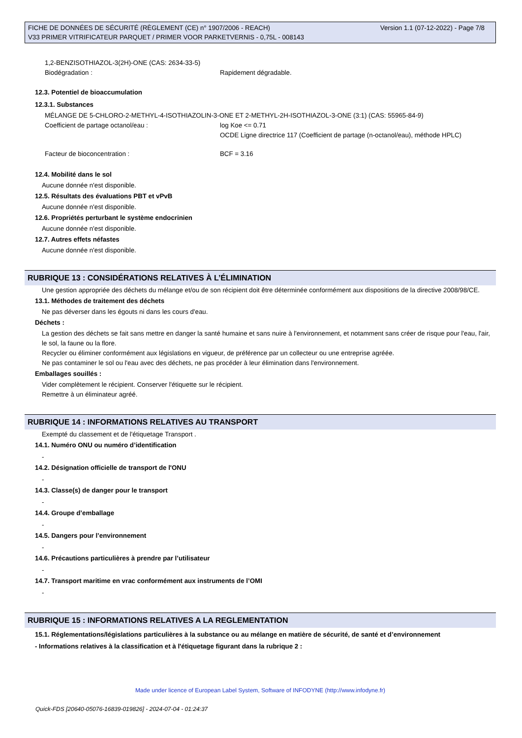Version 1.1 (07-12-2022) - Page 7/8 FICHE DE DONNÉES DE SÉCURITÉ (RÈGLEMENT (CE) n° 1907/2006 - REACH)
V33 PRIMER VITRIFICATEUR PARQUET / PRIMER VOOR PARKETVERNIS - 0,75L - 008143
1,2-BENZISOTHIAZOL-3(2H)-ONE (CAS: 2634-33-5)
Biodégradation : Rapidement dégradable.
12.3. Potentiel de bioaccumulation
12.3.1. Substances
MÉLANGE DE 5-CHLORO-2-METHYL-4-ISOTHIAZOLIN-3-ONE ET 2-METHYL-2H-ISOTHIAZOL-3-ONE (3:1) (CAS: 55965-84-9)
Coefficient de partage octanol/eau : log Koe <= 0.71
OCDE Ligne directrice 117 (Coefficient de partage (n-octanol/eau), méthode HPLC)
Facteur de bioconcentration : BCF = 3.16
12.4. Mobilité dans le sol
Aucune donnée n'est disponible.
12.5. Résultats des évaluations PBT et vPvB
Aucune donnée n'est disponible.
12.6. Propriétés perturbant le système endocrinien
Aucune donnée n'est disponible.
12.7. Autres effets néfastes
Aucune donnée n'est disponible.
RUBRIQUE 13 : CONSIDÉRATIONS RELATIVES À L’ÉLIMINATION
Une gestion appropriée des déchets du mélange et/ou de son récipient doit être déterminée conformément aux dispositions de la directive 2008/98/CE.
13.1. Méthodes de traitement des déchets
Ne pas déverser dans les égouts ni dans les cours d'eau.
Déchets :
La gestion des déchets se fait sans mettre en danger la santé humaine et sans nuire à l'environnement, et notamment sans créer de risque pour l'eau, l'air, le sol, la faune ou la flore.
Recycler ou éliminer conformément aux législations en vigueur, de préférence par un collecteur ou une entreprise agréée.
Ne pas contaminer le sol ou l'eau avec des déchets, ne pas procéder à leur élimination dans l'environnement.
Emballages souillés :
Vider complètement le récipient. Conserver l'étiquette sur le récipient.
Remettre à un éliminateur agréé.
RUBRIQUE 14 : INFORMATIONS RELATIVES AU TRANSPORT
Exempté du classement et de l'étiquetage Transport .
14.1. Numéro ONU ou numéro d’identification
-
14.2. Désignation officielle de transport de l'ONU
-
14.3. Classe(s) de danger pour le transport
-
14.4. Groupe d’emballage
-
14.5. Dangers pour l’environnement
-
14.6. Précautions particulières à prendre par l’utilisateur
-
14.7. Transport maritime en vrac conformément aux instruments de l’OMI
-
RUBRIQUE 15 : INFORMATIONS RELATIVES A LA REGLEMENTATION
15.1. Réglementations/législations particulières à la substance ou au mélange en matière de sécurité, de santé et d’environnement
- Informations relatives à la classification et à l'étiquetage figurant dans la rubrique 2 :
Made under licence of European Label System, Software of INFODYNE (http://www.infodyne.fr)
Quick-FDS [20640-05076-16839-019826] - 2024-07-04 - 01:24:37